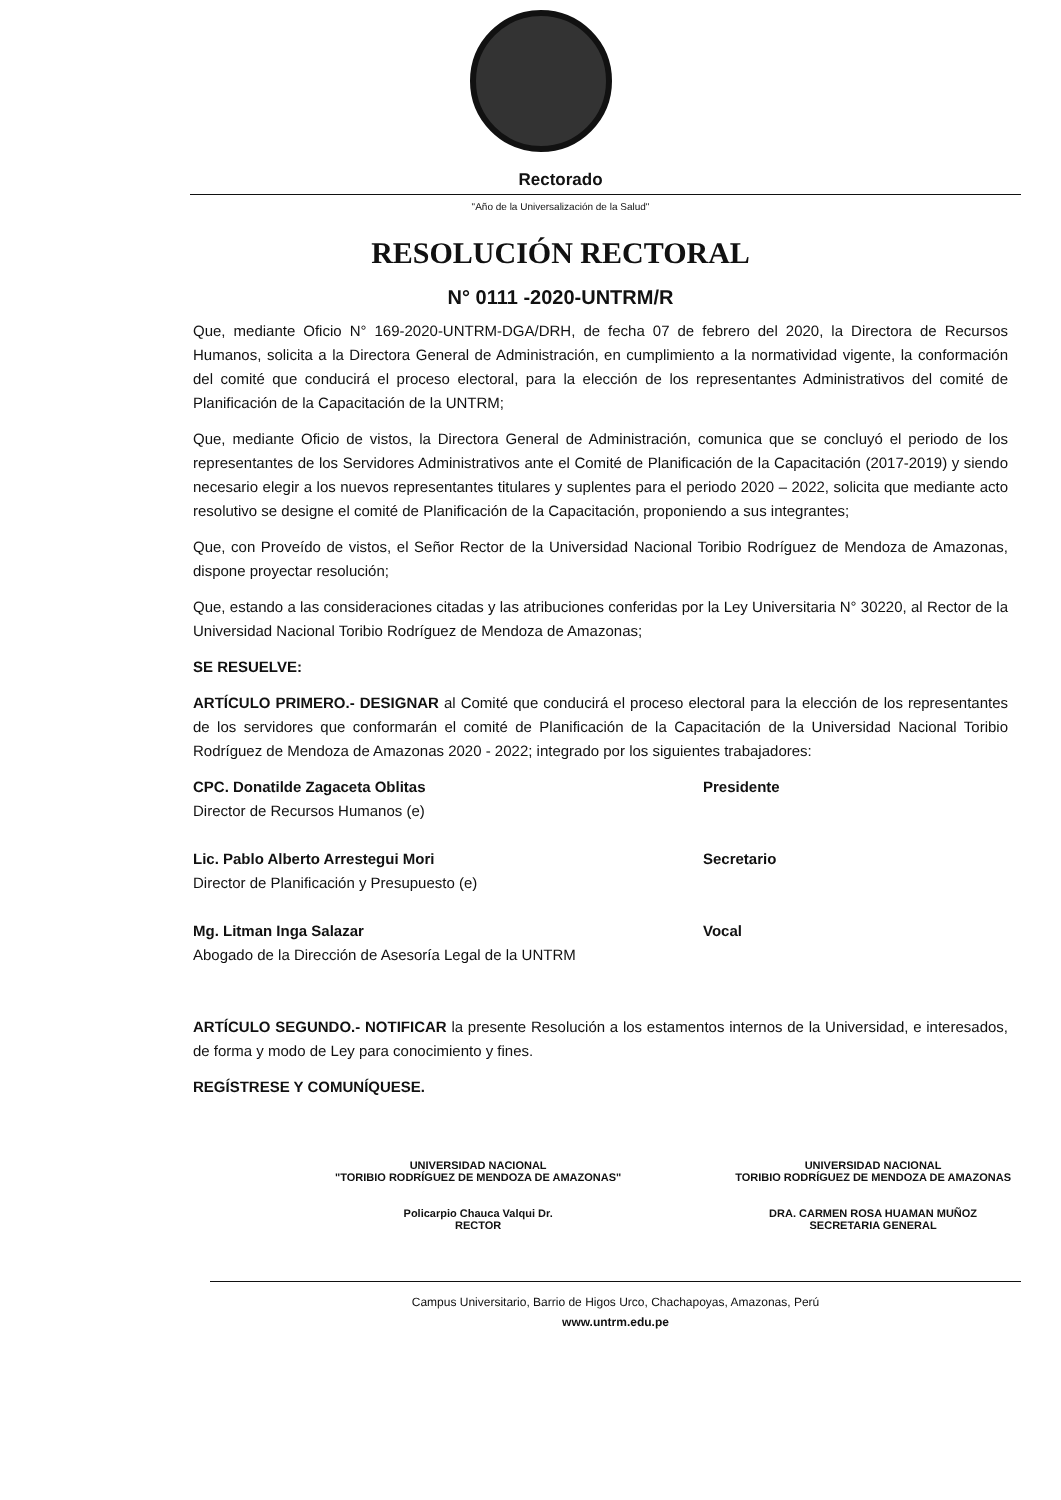Rectorado
"Año de la Universalización de la Salud"
RESOLUCIÓN RECTORAL
N° 0111 -2020-UNTRM/R
Que, mediante Oficio N° 169-2020-UNTRM-DGA/DRH, de fecha 07 de febrero del 2020, la Directora de Recursos Humanos, solicita a la Directora General de Administración, en cumplimiento a la normatividad vigente, la conformación del comité que conducirá el proceso electoral, para la elección de los representantes Administrativos del comité de Planificación de la Capacitación de la UNTRM;
Que, mediante Oficio de vistos, la Directora General de Administración, comunica que se concluyó el periodo de los representantes de los Servidores Administrativos ante el Comité de Planificación de la Capacitación (2017-2019) y siendo necesario elegir a los nuevos representantes titulares y suplentes para el periodo 2020 – 2022, solicita que mediante acto resolutivo se designe el comité de Planificación de la Capacitación, proponiendo a sus integrantes;
Que, con Proveído de vistos, el Señor Rector de la Universidad Nacional Toribio Rodríguez de Mendoza de Amazonas, dispone proyectar resolución;
Que, estando a las consideraciones citadas y las atribuciones conferidas por la Ley Universitaria N° 30220, al Rector de la Universidad Nacional Toribio Rodríguez de Mendoza de Amazonas;
SE RESUELVE:
ARTÍCULO PRIMERO.- DESIGNAR al Comité que conducirá el proceso electoral para la elección de los representantes de los servidores que conformarán el comité de Planificación de la Capacitación de la Universidad Nacional Toribio Rodríguez de Mendoza de Amazonas 2020 - 2022; integrado por los siguientes trabajadores:
CPC. Donatilde Zagaceta Oblitas
Director de Recursos Humanos (e)
Presidente
Lic. Pablo Alberto Arrestegui Mori
Director de Planificación y Presupuesto (e)
Secretario
Mg. Litman Inga Salazar
Abogado de la Dirección de Asesoría Legal de la UNTRM
Vocal
ARTÍCULO SEGUNDO.- NOTIFICAR la presente Resolución a los estamentos internos de la Universidad, e interesados, de forma y modo de Ley para conocimiento y fines.
REGÍSTRESE Y COMUNÍQUESE.
UNIVERSIDAD NACIONAL
"TORIBIO RODRÍGUEZ DE MENDOZA DE AMAZONAS"
Policarpio Chauca Valqui Dr.
RECTOR
UNIVERSIDAD NACIONAL
TORIBIO RODRÍGUEZ DE MENDOZA DE AMAZONAS
DRA. CARMEN ROSA HUAMAN MUÑOZ
SECRETARIA GENERAL
Campus Universitario, Barrio de Higos Urco, Chachapoyas, Amazonas, Perú
www.untrm.edu.pe